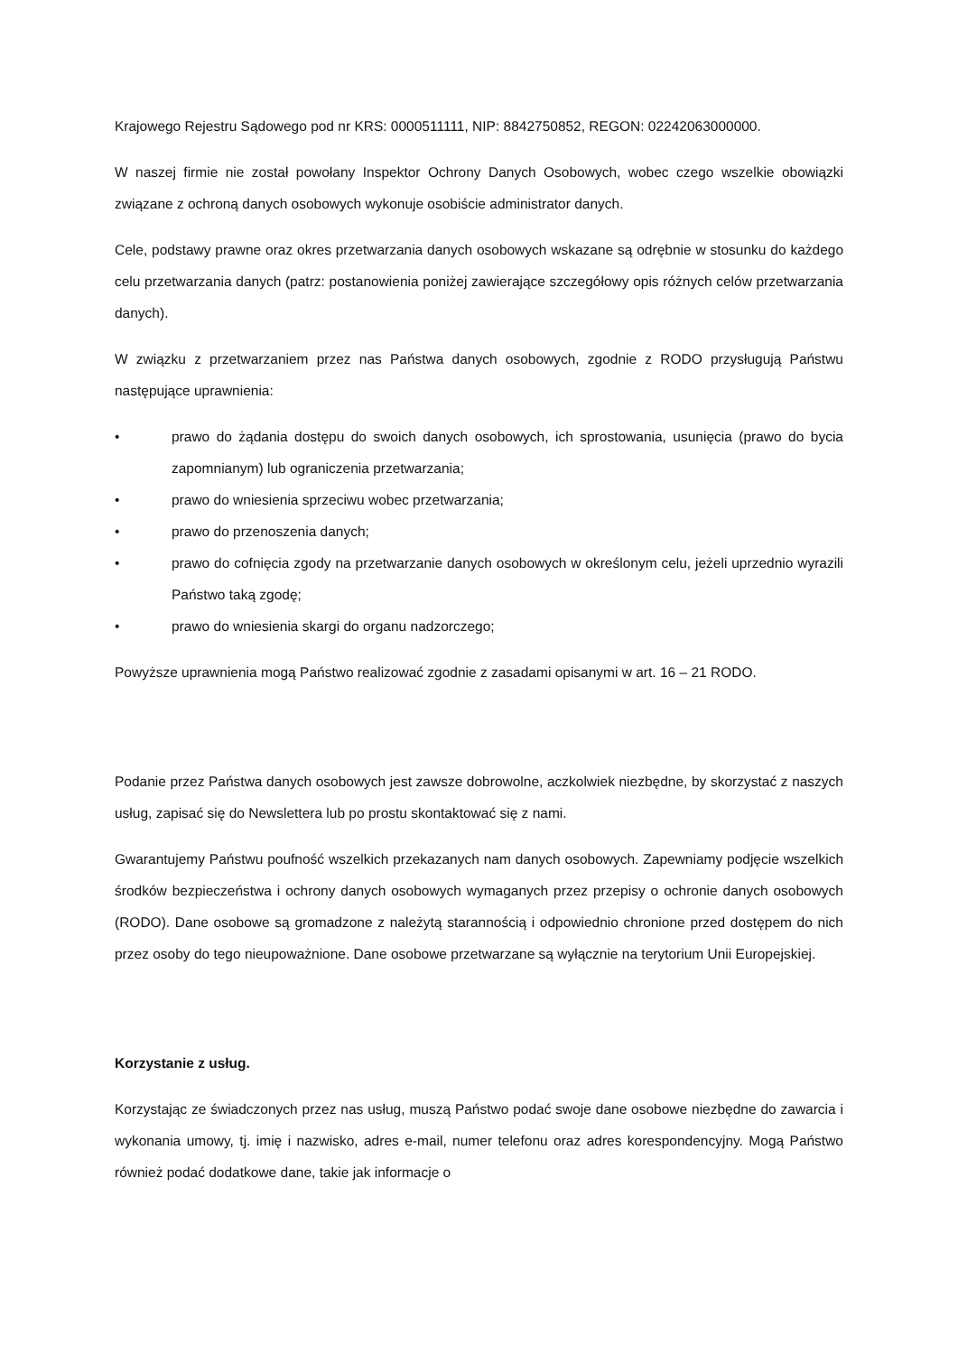Krajowego Rejestru Sądowego pod nr KRS: 0000511111, NIP: 8842750852, REGON: 02242063000000.
W naszej firmie nie został powołany Inspektor Ochrony Danych Osobowych, wobec czego wszelkie obowiązki związane z ochroną danych osobowych wykonuje osobiście administrator danych.
Cele, podstawy prawne oraz okres przetwarzania danych osobowych wskazane są odrębnie w stosunku do każdego celu przetwarzania danych (patrz: postanowienia poniżej zawierające szczegółowy opis różnych celów przetwarzania danych).
W związku z przetwarzaniem przez nas Państwa danych osobowych, zgodnie z RODO przysługują Państwu następujące uprawnienia:
• prawo do żądania dostępu do swoich danych osobowych, ich sprostowania, usunięcia (prawo do bycia zapomnianym) lub ograniczenia przetwarzania;
• prawo do wniesienia sprzeciwu wobec przetwarzania;
• prawo do przenoszenia danych;
• prawo do cofnięcia zgody na przetwarzanie danych osobowych w określonym celu, jeżeli uprzednio wyrazili Państwo taką zgodę;
• prawo do wniesienia skargi do organu nadzorczego;
Powyższe uprawnienia mogą Państwo realizować zgodnie z zasadami opisanymi w art. 16 – 21 RODO.
Podanie przez Państwa danych osobowych jest zawsze dobrowolne, aczkolwiek niezbędne, by skorzystać z naszych usług, zapisać się do Newslettera lub po prostu skontaktować się z nami.
Gwarantujemy Państwu poufność wszelkich przekazanych nam danych osobowych. Zapewniamy podjęcie wszelkich środków bezpieczeństwa i ochrony danych osobowych wymaganych przez przepisy o ochronie danych osobowych (RODO). Dane osobowe są gromadzone z należytą starannością i odpowiednio chronione przed dostępem do nich przez osoby do tego nieupoważnione. Dane osobowe przetwarzane są wyłącznie na terytorium Unii Europejskiej.
Korzystanie z usług.
Korzystając ze świadczonych przez nas usług, muszą Państwo podać swoje dane osobowe niezbędne do zawarcia i wykonania umowy, tj. imię i nazwisko, adres e-mail, numer telefonu oraz adres korespondencyjny. Mogą Państwo również podać dodatkowe dane, takie jak informacje o